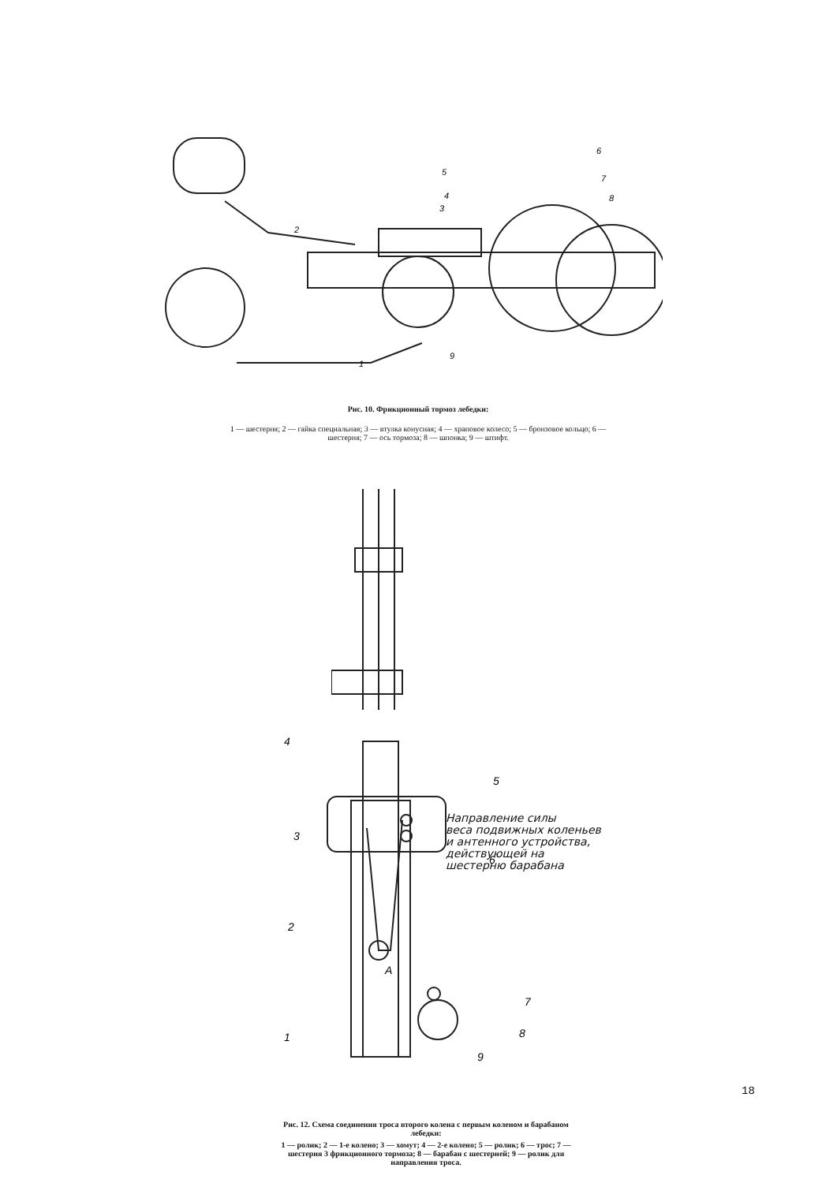2
5
4
3
6
7
8
9
1
Рис. 10. Фрикционный тормоз лебедки:
1 — шестерня; 2 — гайка специальная; 3 — втулка конусная; 4 — храповое колесо; 5 — бронзовое кольцо; 6 — шестерня; 7 — ось тормоза; 8 — шпонка; 9 — штифт.
4
5
3
6
2
7
8
1
9
А
Направление силы
веса подвижных коленьев
и антенного устройства,
действующей на
шестерню барабана
Рис. 12. Схема соединения троса второго колена с первым коленом и барабаном лебедки:
1 — ролик; 2 — 1-е колено; 3 — хомут; 4 — 2-е колено; 5 — ролик; 6 — трос; 7 — шестерня 3 фрикционного тормоза; 8 — барабан с шестерней; 9 — ролик для направления троса.
18